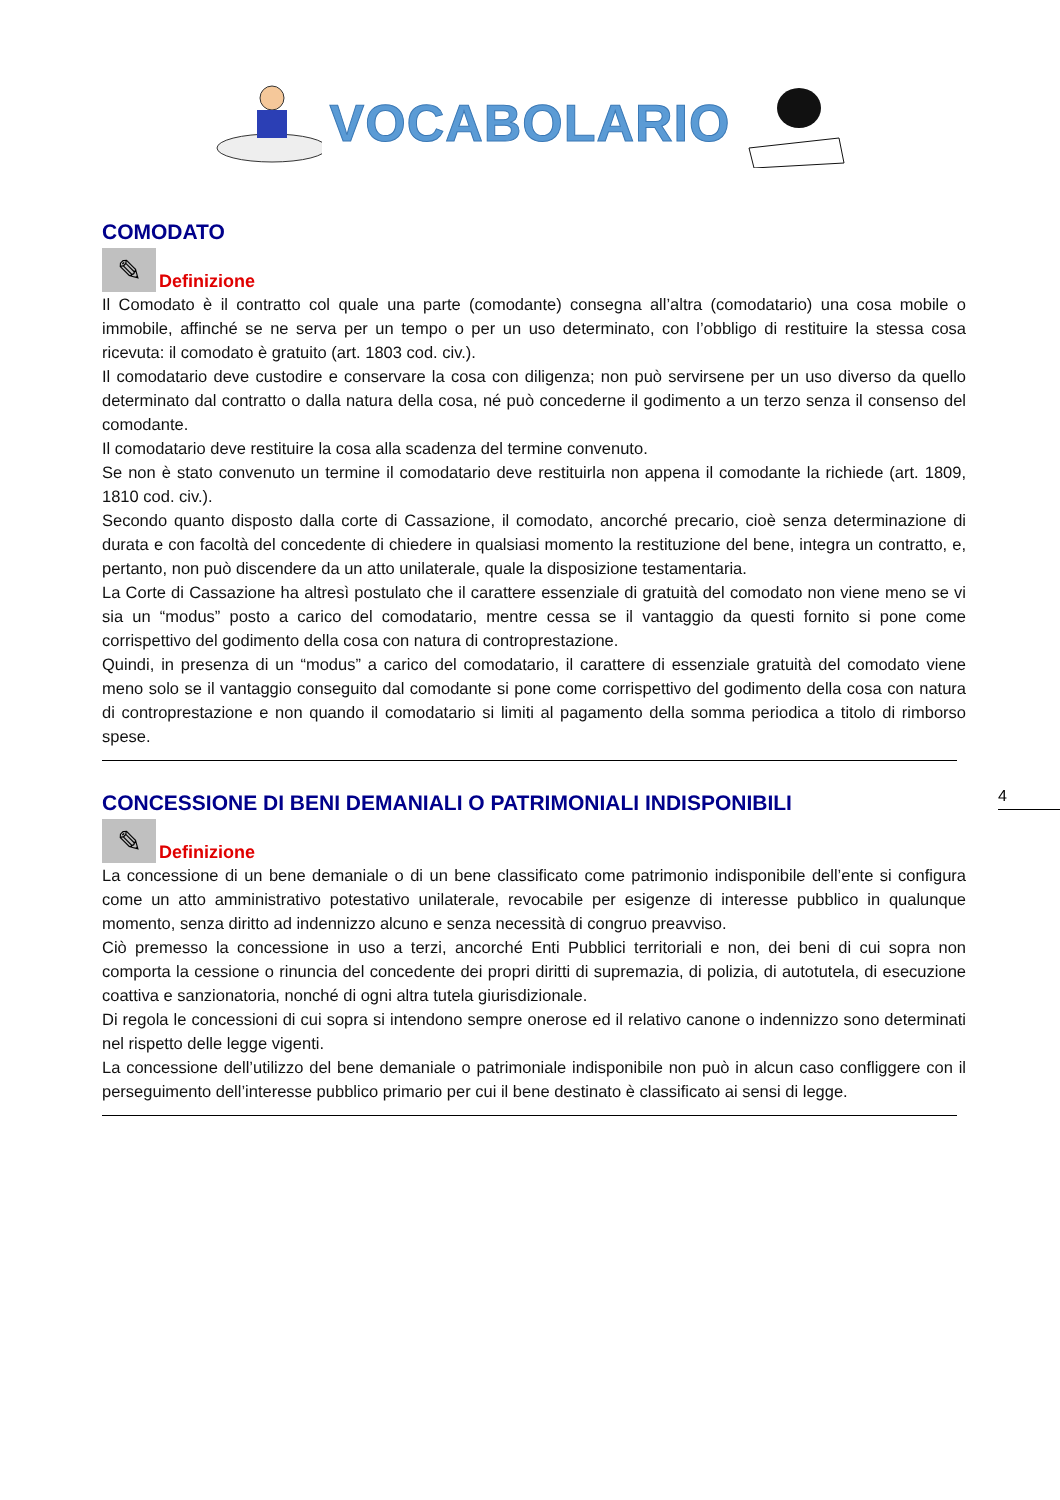VOCABOLARIO
COMODATO
✎
Definizione
Il Comodato è il contratto col quale una parte (comodante) consegna all’altra (comodatario) una cosa mobile o immobile, affinché se ne serva per un tempo o per un uso determinato, con l’obbligo di restituire la stessa cosa ricevuta: il comodato è gratuito (art. 1803 cod. civ.).
Il comodatario deve custodire e conservare la cosa con diligenza; non può servirsene per un uso diverso da quello determinato dal contratto o dalla natura della cosa, né può concederne il godimento a un terzo senza il consenso del comodante.
Il comodatario deve restituire la cosa alla scadenza del termine convenuto.
Se non è stato convenuto un termine il comodatario deve restituirla non appena il comodante la richiede (art. 1809, 1810 cod. civ.).
Secondo quanto disposto dalla corte di Cassazione, il comodato, ancorché precario, cioè senza determinazione di durata e con facoltà del concedente di chiedere in qualsiasi momento la restituzione del bene, integra un contratto, e, pertanto, non può discendere da un atto unilaterale, quale la disposizione testamentaria.
La Corte di Cassazione ha altresì postulato che il carattere essenziale di gratuità del comodato non viene meno se vi sia un “modus” posto a carico del comodatario, mentre cessa se il vantaggio da questi fornito si pone come corrispettivo del godimento della cosa con natura di controprestazione.
Quindi, in presenza di un “modus” a carico del comodatario, il carattere di essenziale gratuità del comodato viene meno solo se il vantaggio conseguito dal comodante si pone come corrispettivo del godimento della cosa con natura di controprestazione e non quando il comodatario si limiti al pagamento della somma periodica a titolo di rimborso spese.
CONCESSIONE DI BENI DEMANIALI O PATRIMONIALI INDISPONIBILI
✎
Definizione
La concessione di un bene demaniale o di un bene classificato come patrimonio indisponibile dell’ente si configura come un atto amministrativo potestativo unilaterale, revocabile per esigenze di interesse pubblico in qualunque momento, senza diritto ad indennizzo alcuno e senza necessità di congruo preavviso.
Ciò premesso la concessione in uso a terzi, ancorché Enti Pubblici territoriali e non, dei beni di cui sopra non comporta la cessione o rinuncia del concedente dei propri diritti di supremazia, di polizia, di autotutela, di esecuzione coattiva e sanzionatoria, nonché di ogni altra tutela giurisdizionale.
Di regola le concessioni di cui sopra si intendono sempre onerose ed il relativo canone o indennizzo sono determinati nel rispetto delle legge vigenti.
La concessione dell’utilizzo del bene demaniale o patrimoniale indisponibile non può in alcun caso confliggere con il perseguimento dell’interesse pubblico primario per cui il bene destinato è classificato ai sensi di legge.
4